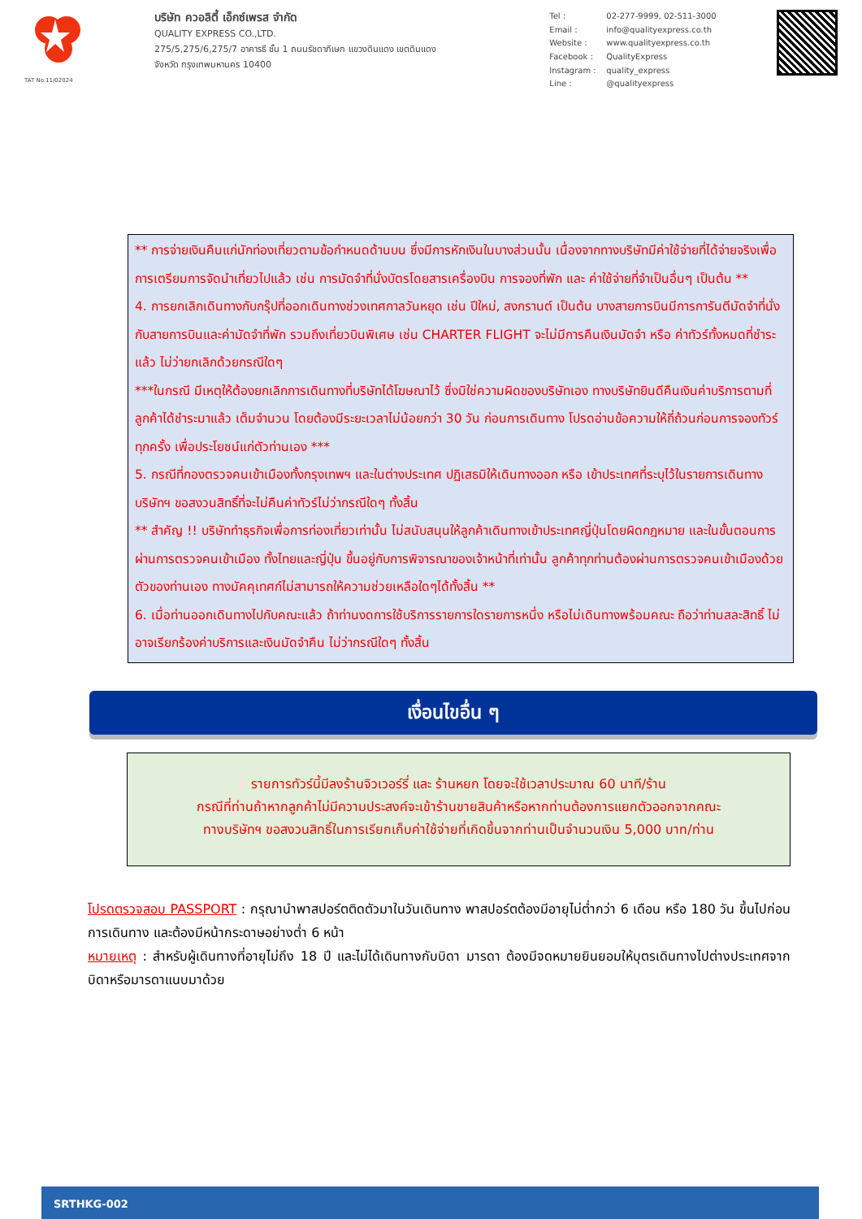TAT No.11/02024
บริษัท ควอลิตี้ เอ็กซ์เพรส จำกัด
QUALITY EXPRESS CO.,LTD.
275/5,275/6,275/7 อาคารธี ชั้น 1 ถนนรัชดาภิเษก แขวงดินแดง เขตดินแดง
จังหวัด กรุงเทพมหานคร 10400
Tel : 02-277-9999, 02-511-3000 Email : info@qualityexpress.co.th Website : www.qualityexpress.co.th Facebook : QualityExpress Instagram : quality_express Line : @qualityexpress
** การจ่ายเงินคืนแก่นักท่องเที่ยวตามข้อกำหนดด้านบน ซึ่งมีการหักเงินในบางส่วนนั้น เนื่องจากทางบริษัทมีค่าใช้จ่ายที่ได้จ่ายจริงเพื่อการเตรียมการจัดนำเที่ยวไปแล้ว เช่น การมัดจำที่นั่งบัตรโดยสารเครื่องบิน การจองที่พัก และ ค่าใช้จ่ายที่จำเป็นอื่นๆ เป็นต้น **
4. การยกเลิกเดินทางกับกรุ๊ปที่ออกเดินทางช่วงเทศกาลวันหยุด เช่น ปีใหม่, สงกรานต์ เป็นต้น บางสายการบินมีการการันตีมัดจำที่นั่งกับสายการบินและค่ามัดจำที่พัก รวมถึงเที่ยวบินพิเศษ เช่น CHARTER FLIGHT จะไม่มีการคืนเงินมัดจำ หรือ ค่าทัวร์ทั้งหมดที่ชำระแล้ว ไม่ว่ายกเลิกด้วยกรณีใดๆ
***ในกรณี มีเหตุให้ต้องยกเลิกการเดินทางที่บริษัทได้โฆษณาไว้ ซึ่งมิใช่ความผิดของบริษัทเอง ทางบริษัทยินดีคืนเงินค่าบริการตามที่ลูกค้าได้ชำระมาแล้ว เต็มจำนวน โดยต้องมีระยะเวลาไม่น้อยกว่า 30 วัน ก่อนการเดินทาง โปรดอ่านข้อความให้ถี่ถ้วนก่อนการจองทัวร์ทุกครั้ง เพื่อประโยชน์แก่ตัวท่านเอง ***
5. กรณีที่กองตรวจคนเข้าเมืองทั้งกรุงเทพฯ และในต่างประเทศ ปฏิเสธมิให้เดินทางออก หรือ เข้าประเทศที่ระบุไว้ในรายการเดินทาง บริษัทฯ ขอสงวนสิทธิ์ที่จะไม่คืนค่าทัวร์ไม่ว่ากรณีใดๆ ทั้งสิ้น
** สำคัญ !! บริษัททำธุรกิจเพื่อการท่องเที่ยวเท่านั้น ไม่สนับสนุนให้ลูกค้าเดินทางเข้าประเทศญี่ปุ่นโดยผิดกฎหมาย และในขั้นตอนการผ่านการตรวจคนเข้าเมือง ทั้งไทยและญี่ปุ่น ขึ้นอยู่กับการพิจารณาของเจ้าหน้าที่เท่านั้น ลูกค้าทุกท่านต้องผ่านการตรวจคนเข้าเมืองด้วยตัวของท่านเอง ทางมัคคุเทศก์ไม่สามารถให้ความช่วยเหลือใดๆได้ทั้งสิ้น **
6. เมื่อท่านออกเดินทางไปกับคณะแล้ว ถ้าท่านงดการใช้บริการรายการใดรายการหนึ่ง หรือไม่เดินทางพร้อมคณะ ถือว่าท่านสละสิทธิ์ ไม่อาจเรียกร้องค่าบริการและเงินมัดจำคืน ไม่ว่ากรณีใดๆ ทั้งสิ้น
เงื่อนไขอื่น ๆ
รายการทัวร์นี้มีลงร้านจิวเวอร์รี่ และ ร้านหยก โดยจะใช้เวลาประมาณ 60 นาที/ร้าน
กรณีที่ท่านถ้าหากลูกค้าไม่มีความประสงค์จะเข้าร้านขายสินค้าหรือหากท่านต้องการแยกตัวออกจากคณะ
ทางบริษัทฯ ขอสงวนสิทธิ์ในการเรียกเก็บค่าใช้จ่ายที่เกิดขึ้นจากท่านเป็นจำนวนเงิน 5,000 บาท/ท่าน
โปรดตรวจสอบ PASSPORT : กรุณานำพาสปอร์ตติดตัวมาในวันเดินทาง พาสปอร์ตต้องมีอายุไม่ต่ำกว่า 6 เดือน หรือ 180 วัน ขึ้นไปก่อนการเดินทาง และต้องมีหน้ากระดาษอย่างต่ำ 6 หน้า
หมายเหตุ : สำหรับผู้เดินทางที่อายุไม่ถึง 18 ปี และไม่ได้เดินทางกับบิดา มารดา ต้องมีจดหมายยินยอมให้บุตรเดินทางไปต่างประเทศจากบิดาหรือมารดาแนบมาด้วย
SRTHKG-002